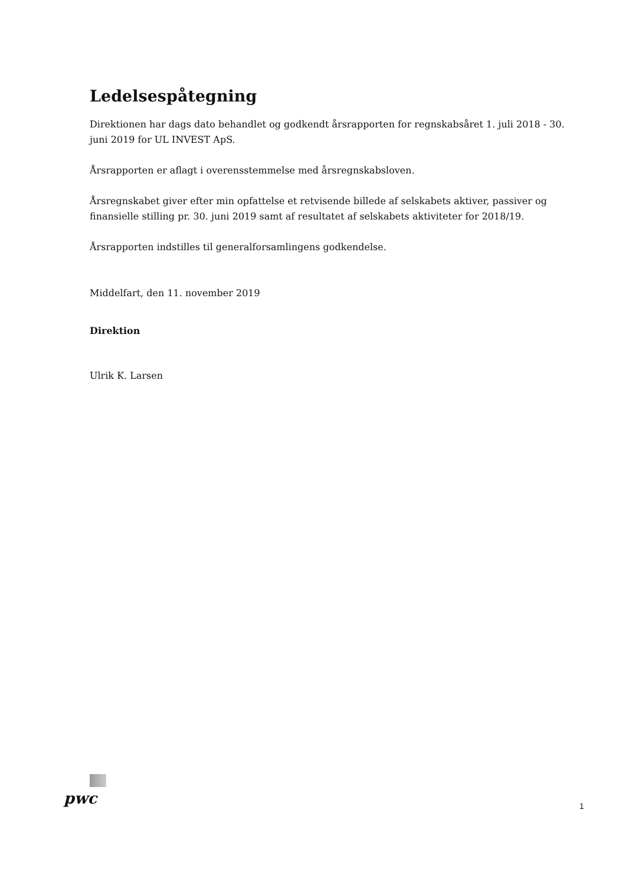Ledelsespåtegning
Direktionen har dags dato behandlet og godkendt årsrapporten for regnskabsåret 1. juli 2018 - 30. juni 2019 for UL INVEST ApS.
Årsrapporten er aflagt i overensstemmelse med årsregnskabsloven.
Årsregnskabet giver efter min opfattelse et retvisende billede af selskabets aktiver, passiver og finansielle stilling pr. 30. juni 2019 samt af resultatet af selskabets aktiviteter for 2018/19.
Årsrapporten indstilles til generalforsamlingens godkendelse.
Middelfart, den 11. november 2019
Direktion
Ulrik K. Larsen
pwc 1